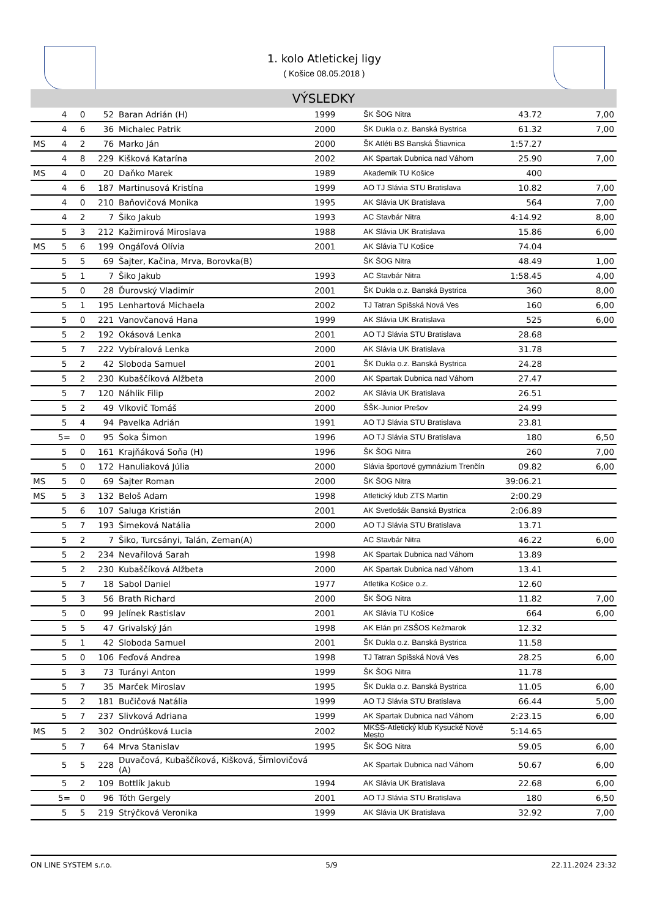1. kolo Atletickej ligy
( Košice 08.05.2018 )
VÝSLEDKY
| | 4 | 0 | 52 | Baran Adrián (H) | 1999 | ŠK ŠOG Nitra | 43.72 | 7,00 |
| | 4 | 6 | 36 | Michalec Patrik | 2000 | ŠK Dukla o.z. Banská Bystrica | 61.32 | 7,00 |
| MS | 4 | 2 | 76 | Marko Ján | 2000 | ŠK Atléti BS Banská Štiavnica | 1:57.27 | |
| | 4 | 8 | 229 | Kišková Katarína | 2002 | AK Spartak Dubnica nad Váhom | 25.90 | 7,00 |
| MS | 4 | 0 | 20 | Daňko Marek | 1989 | Akademik TU Košice | 400 | |
| | 4 | 6 | 187 | Martinusová Kristína | 1999 | AO TJ Slávia STU Bratislava | 10.82 | 7,00 |
| | 4 | 0 | 210 | Baňovičová Monika | 1995 | AK Slávia UK Bratislava | 564 | 7,00 |
| | 4 | 2 | 7 | Šiko Jakub | 1993 | AC Stavbár Nitra | 4:14.92 | 8,00 |
| | 5 | 3 | 212 | Kažimirová Miroslava | 1988 | AK Slávia UK Bratislava | 15.86 | 6,00 |
| MS | 5 | 6 | 199 | Ongáľová Olívia | 2001 | AK Slávia TU Košice | 74.04 | |
| | 5 | 5 | 69 | Šajter, Kačina, Mrva, Borovka(B) | | ŠK ŠOG Nitra | 48.49 | 1,00 |
| | 5 | 1 | 7 | Šiko Jakub | 1993 | AC Stavbár Nitra | 1:58.45 | 4,00 |
| | 5 | 0 | 28 | Ďurovský Vladimír | 2001 | ŠK Dukla o.z. Banská Bystrica | 360 | 8,00 |
| | 5 | 1 | 195 | Lenhartová Michaela | 2002 | TJ Tatran Spišská Nová Ves | 160 | 6,00 |
| | 5 | 0 | 221 | Vanovčanová Hana | 1999 | AK Slávia UK Bratislava | 525 | 6,00 |
| | 5 | 2 | 192 | Okásová Lenka | 2001 | AO TJ Slávia STU Bratislava | 28.68 | |
| | 5 | 7 | 222 | Vybíralová Lenka | 2000 | AK Slávia UK Bratislava | 31.78 | |
| | 5 | 2 | 42 | Sloboda Samuel | 2001 | ŠK Dukla o.z. Banská Bystrica | 24.28 | |
| | 5 | 2 | 230 | Kubaščíková Alžbeta | 2000 | AK Spartak Dubnica nad Váhom | 27.47 | |
| | 5 | 7 | 120 | Náhlik Filip | 2002 | AK Slávia UK Bratislava | 26.51 | |
| | 5 | 2 | 49 | Vlkovič Tomáš | 2000 | ŠŠK-Junior Prešov | 24.99 | |
| | 5 | 4 | 94 | Pavelka Adrián | 1991 | AO TJ Slávia STU Bratislava | 23.81 | |
| | 5= | 0 | 95 | Šoka Šimon | 1996 | AO TJ Slávia STU Bratislava | 180 | 6,50 |
| | 5 | 0 | 161 | Krajňáková Soňa (H) | 1996 | ŠK ŠOG Nitra | 260 | 7,00 |
| | 5 | 0 | 172 | Hanuliaková Júlia | 2000 | Slávia športové gymnázium Trenčín | 09.82 | 6,00 |
| MS | 5 | 0 | 69 | Šajter Roman | 2000 | ŠK ŠOG Nitra | 39:06.21 | |
| MS | 5 | 3 | 132 | Beloš Adam | 1998 | Atletický klub ZTS Martin | 2:00.29 | |
| | 5 | 6 | 107 | Saluga Kristián | 2001 | AK Svetlošák Banská Bystrica | 2:06.89 | |
| | 5 | 7 | 193 | Šimeková Natália | 2000 | AO TJ Slávia STU Bratislava | 13.71 | |
| | 5 | 2 | 7 | Šiko, Turcsányi, Talán, Zeman(A) | | AC Stavbár Nitra | 46.22 | 6,00 |
| | 5 | 2 | 234 | Nevařilová Sarah | 1998 | AK Spartak Dubnica nad Váhom | 13.89 | |
| | 5 | 2 | 230 | Kubaščíková Alžbeta | 2000 | AK Spartak Dubnica nad Váhom | 13.41 | |
| | 5 | 7 | 18 | Sabol Daniel | 1977 | Atletika Košice o.z. | 12.60 | |
| | 5 | 3 | 56 | Brath Richard | 2000 | ŠK ŠOG Nitra | 11.82 | 7,00 |
| | 5 | 0 | 99 | Jelínek Rastislav | 2001 | AK Slávia TU Košice | 664 | 6,00 |
| | 5 | 5 | 47 | Grivalský Ján | 1998 | AK Elán pri ZSŠOS Kežmarok | 12.32 | |
| | 5 | 1 | 42 | Sloboda Samuel | 2001 | ŠK Dukla o.z. Banská Bystrica | 11.58 | |
| | 5 | 0 | 106 | Feďová Andrea | 1998 | TJ Tatran Spišská Nová Ves | 28.25 | 6,00 |
| | 5 | 3 | 73 | Turányi Anton | 1999 | ŠK ŠOG Nitra | 11.78 | |
| | 5 | 7 | 35 | Marček Miroslav | 1995 | ŠK Dukla o.z. Banská Bystrica | 11.05 | 6,00 |
| | 5 | 2 | 181 | Bučičová Natália | 1999 | AO TJ Slávia STU Bratislava | 66.44 | 5,00 |
| | 5 | 7 | 237 | Slivková Adriana | 1999 | AK Spartak Dubnica nad Váhom | 2:23.15 | 6,00 |
| MS | 5 | 2 | 302 | Ondrúšková Lucia | 2002 | MKŠS-Atletický klub Kysucké Nové Mesto | 5:14.65 | |
| | 5 | 7 | 64 | Mrva Stanislav | 1995 | ŠK ŠOG Nitra | 59.05 | 6,00 |
| | 5 | 5 | 228 | Duvačová, Kubaščíková, Kišková, Šimlovičová (A) | | AK Spartak Dubnica nad Váhom | 50.67 | 6,00 |
| | 5 | 2 | 109 | Bottlík Jakub | 1994 | AK Slávia UK Bratislava | 22.68 | 6,00 |
| | 5= | 0 | 96 | Tóth Gergely | 2001 | AO TJ Slávia STU Bratislava | 180 | 6,50 |
| | 5 | 5 | 219 | Strýčková Veronika | 1999 | AK Slávia UK Bratislava | 32.92 | 7,00 |
ON LINE SYSTEM s.r.o. 5/9 22.11.2024 23:32